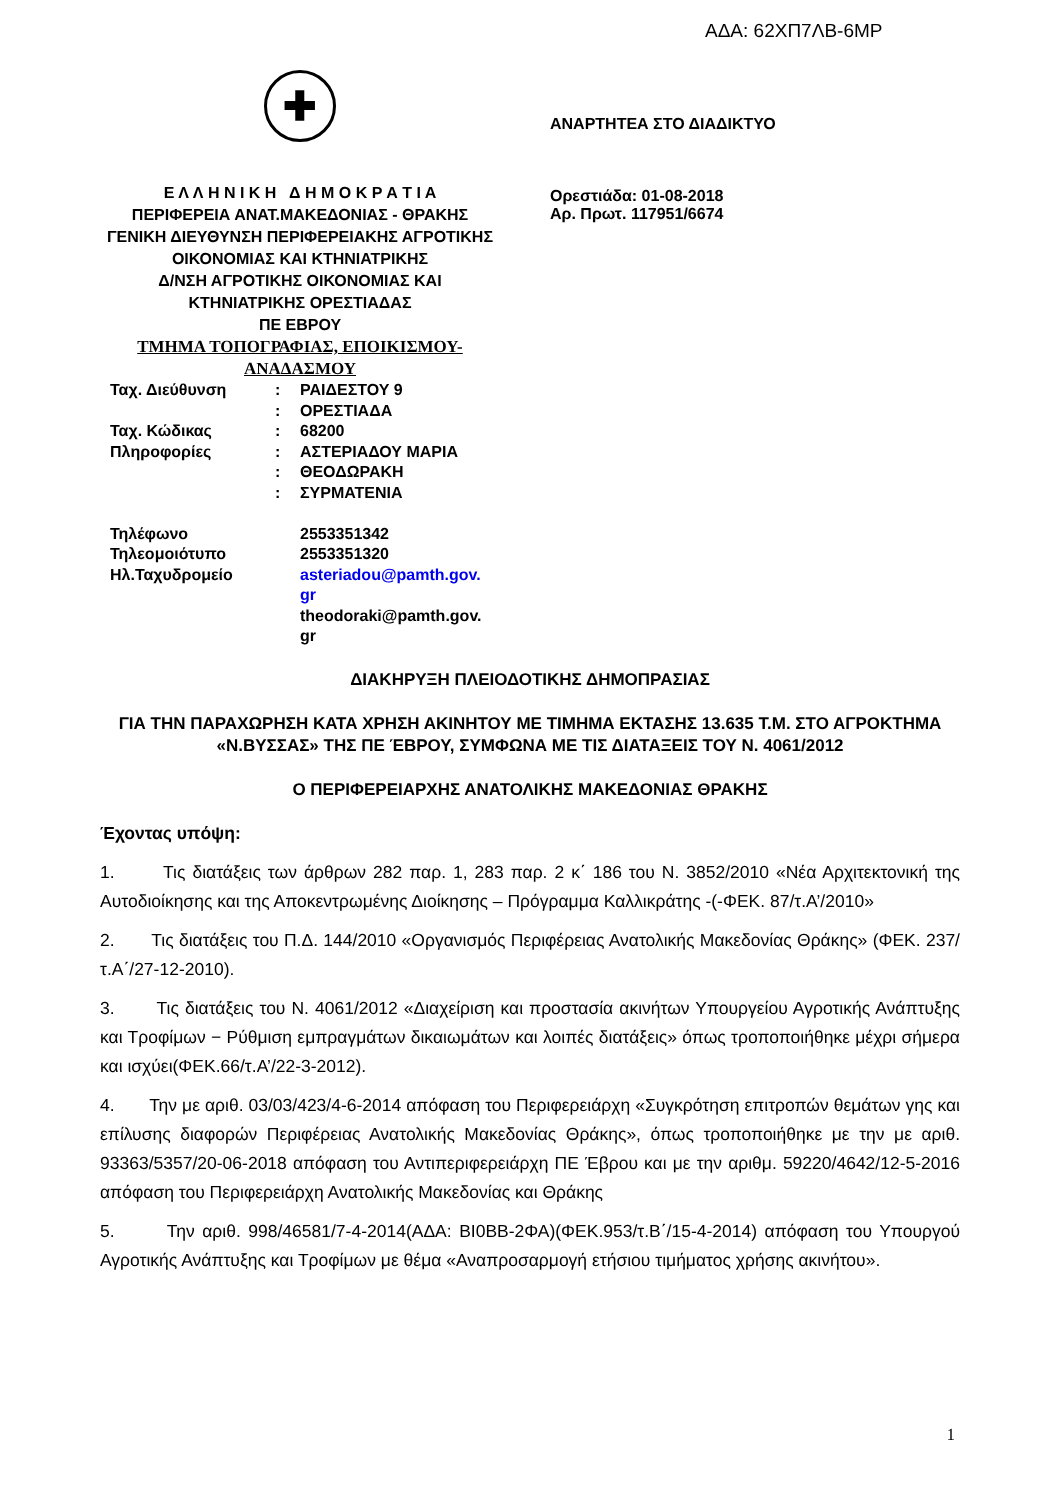ΑΔΑ: 62ΧΠ7ΛΒ-6ΜΡ
✚
Ε Λ Λ Η Ν Ι Κ Η Δ Η Μ Ο Κ Ρ Α Τ Ι Α
ΠΕΡΙΦΕΡΕΙΑ ΑΝΑΤ.ΜΑΚΕΔΟΝΙΑΣ - ΘΡΑΚΗΣ
ΓΕΝΙΚΗ ΔΙΕΥΘΥΝΣΗ ΠΕΡΙΦΕΡΕΙΑΚΗΣ ΑΓΡΟΤΙΚΗΣ ΟΙΚΟΝΟΜΙΑΣ ΚΑΙ ΚΤΗΝΙΑΤΡΙΚΗΣ
Δ/ΝΣΗ ΑΓΡΟΤΙΚΗΣ ΟΙΚΟΝΟΜΙΑΣ ΚΑΙ
ΚΤΗΝΙΑΤΡΙΚΗΣ ΟΡΕΣΤΙΑΔΑΣ
ΠΕ ΕΒΡΟΥ
ΤΜΗΜΑ ΤΟΠΟΓΡΑΦΙΑΣ, ΕΠΟΙΚΙΣΜΟΥ-ΑΝΑΔΑΣΜΟΥ
ΑΝΑΡΤΗΤΕΑ ΣΤΟ ΔΙΑΔΙΚΤΥΟ
Ορεστιάδα: 01-08-2018
Αρ. Πρωτ. 117951/6674
| Ταχ. Διεύθυνση | : | ΡΑΙΔΕΣΤΟΥ 9 |
| | : | ΟΡΕΣΤΙΑΔΑ |
| Ταχ. Κώδικας | : | 68200 |
| Πληροφορίες | : | ΑΣΤΕΡΙΑΔΟΥ ΜΑΡΙΑ |
| | : | ΘΕΟΔΩΡΑΚΗ |
| | : | ΣΥΡΜΑΤΕΝΙΑ |
| Τηλέφωνο | | 2553351342 |
| Τηλεομοιότυπο | | 2553351320 |
| Ηλ.Ταχυδρομείο | | asteriadou@pamth.gov. gr theodoraki@pamth.gov. gr |
ΔΙΑΚΗΡΥΞΗ ΠΛΕΙΟΔΟΤΙΚΗΣ ΔΗΜΟΠΡΑΣΙΑΣ
ΓΙΑ ΤΗΝ ΠΑΡΑΧΩΡΗΣΗ ΚΑΤΑ ΧΡΗΣΗ ΑΚΙΝΗΤΟΥ ΜΕ ΤΙΜΗΜΑ ΕΚΤΑΣΗΣ 13.635 Τ.Μ. ΣΤΟ ΑΓΡΟΚΤΗΜΑ «Ν.ΒΥΣΣΑΣ» ΤΗΣ ΠΕ ΈΒΡΟΥ, ΣΥΜΦΩΝΑ ΜΕ ΤΙΣ ΔΙΑΤΑΞΕΙΣ ΤΟΥ Ν. 4061/2012
Ο ΠΕΡΙΦΕΡΕΙΑΡΧΗΣ ΑΝΑΤΟΛΙΚΗΣ ΜΑΚΕΔΟΝΙΑΣ ΘΡΑΚΗΣ
Έχοντας υπόψη:
1. Τις διατάξεις των άρθρων 282 παρ. 1, 283 παρ. 2 κ΄ 186 του Ν. 3852/2010 «Νέα Αρχιτεκτονική της Αυτοδιοίκησης και της Αποκεντρωμένης Διοίκησης – Πρόγραμμα Καλλικράτης -(-ΦΕΚ. 87/τ.Α’/2010»
2. Τις διατάξεις του Π.Δ. 144/2010 «Οργανισμός Περιφέρειας Ανατολικής Μακεδονίας Θράκης» (ΦΕΚ. 237/ τ.Α΄/27-12-2010).
3. Τις διατάξεις του Ν. 4061/2012 «Διαχείριση και προστασία ακινήτων Υπουργείου Αγροτικής Ανάπτυξης και Τροφίμων − Ρύθμιση εμπραγμάτων δικαιωμάτων και λοιπές διατάξεις» όπως τροποποιήθηκε μέχρι σήμερα και ισχύει(ΦΕΚ.66/τ.Α’/22-3-2012).
4. Την με αριθ. 03/03/423/4-6-2014 απόφαση του Περιφερειάρχη «Συγκρότηση επιτροπών θεμάτων γης και επίλυσης διαφορών Περιφέρειας Ανατολικής Μακεδονίας Θράκης», όπως τροποποιήθηκε με την με αριθ. 93363/5357/20-06-2018 απόφαση του Αντιπεριφερειάρχη ΠΕ Έβρου και με την αριθμ. 59220/4642/12-5-2016 απόφαση του Περιφερειάρχη Ανατολικής Μακεδονίας και Θράκης
5. Την αριθ. 998/46581/7-4-2014(ΑΔΑ: ΒΙ0ΒΒ-2ΦΑ)(ΦΕΚ.953/τ.Β΄/15-4-2014) απόφαση του Υπουργού Αγροτικής Ανάπτυξης και Τροφίμων με θέμα «Αναπροσαρμογή ετήσιου τιμήματος χρήσης ακινήτου».
1